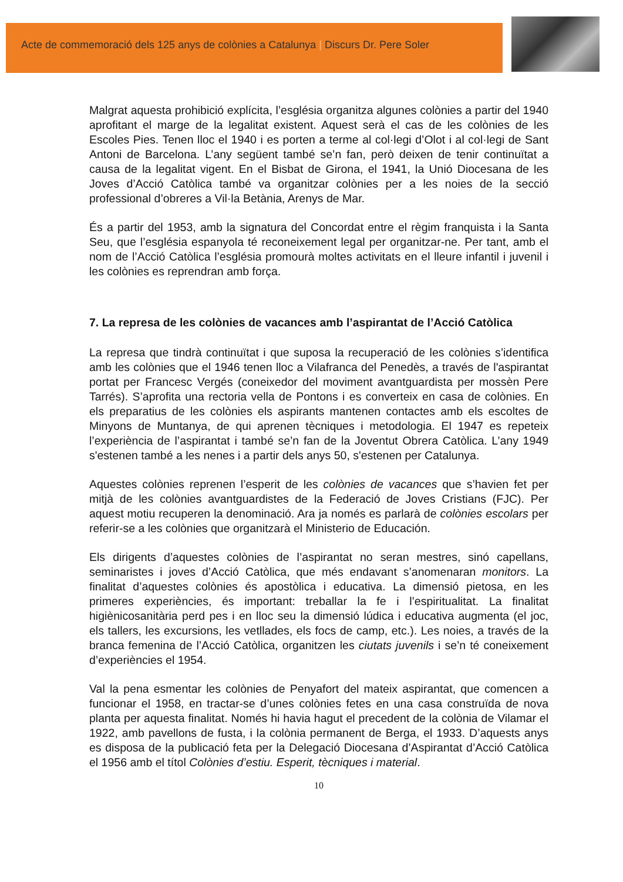Acte de commemoració dels 125 anys de colònies a Catalunya | Discurs Dr. Pere Soler
Malgrat aquesta prohibició explícita, l’església organitza algunes colònies a partir del 1940 aprofitant el marge de la legalitat existent. Aquest serà el cas de les colònies de les Escoles Pies. Tenen lloc el 1940 i es porten a terme al col·legi d’Olot i al col·legi de Sant Antoni de Barcelona. L’any següent també se’n fan, però deixen de tenir continuïtat a causa de la legalitat vigent. En el Bisbat de Girona, el 1941, la Unió Diocesana de les Joves d’Acció Catòlica també va organitzar colònies per a les noies de la secció professional d’obreres a Vil·la Betània, Arenys de Mar.
És a partir del 1953, amb la signatura del Concordat entre el règim franquista i la Santa Seu, que l’església espanyola té reconeixement legal per organitzar-ne. Per tant, amb el nom de l’Acció Catòlica l’església promourà moltes activitats en el lleure infantil i juvenil i les colònies es reprendran amb força.
7. La represa de les colònies de vacances amb l’aspirantat de l’Acció Catòlica
La represa que tindrà continuïtat i que suposa la recuperació de les colònies s’identifica amb les colònies que el 1946 tenen lloc a Vilafranca del Penedès, a través de l'aspirantat portat per Francesc Vergés (coneixedor del moviment avantguardista per mossèn Pere Tarrés). S’aprofita una rectoria vella de Pontons i es converteix en casa de colònies. En els preparatius de les colònies els aspirants mantenen contactes amb els escoltes de Minyons de Muntanya, de qui aprenen tècniques i metodologia. El 1947 es repeteix l’experiència de l’aspirantat i també se’n fan de la Joventut Obrera Catòlica. L’any 1949 s'estenen també a les nenes i a partir dels anys 50, s'estenen per Catalunya.
Aquestes colònies reprenen l’esperit de les colònies de vacances que s’havien fet per mitjà de les colònies avantguardistes de la Federació de Joves Cristians (FJC). Per aquest motiu recuperen la denominació. Ara ja només es parlarà de colònies escolars per referir-se a les colònies que organitzarà el Ministerio de Educación.
Els dirigents d’aquestes colònies de l’aspirantat no seran mestres, sinó capellans, seminaristes i joves d’Acció Catòlica, que més endavant s’anomenaran monitors. La finalitat d’aquestes colònies és apostòlica i educativa. La dimensió pietosa, en les primeres experiències, és important: treballar la fe i l’espiritualitat. La finalitat higiènicosanitària perd pes i en lloc seu la dimensió lúdica i educativa augmenta (el joc, els tallers, les excursions, les vetllades, els focs de camp, etc.). Les noies, a través de la branca femenina de l’Acció Catòlica, organitzen les ciutats juvenils i se’n té coneixement d’experiències el 1954.
Val la pena esmentar les colònies de Penyafort del mateix aspirantat, que comencen a funcionar el 1958, en tractar-se d’unes colònies fetes en una casa construïda de nova planta per aquesta finalitat. Només hi havia hagut el precedent de la colònia de Vilamar el 1922, amb pavellons de fusta, i la colònia permanent de Berga, el 1933. D’aquests anys es disposa de la publicació feta per la Delegació Diocesana d’Aspirantat d’Acció Catòlica el 1956 amb el títol Colònies d’estiu. Esperit, tècniques i material.
10